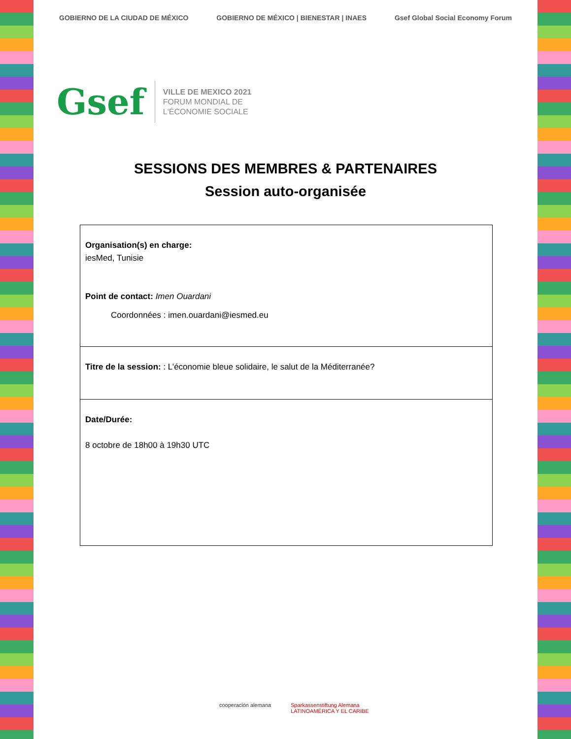GOBIERNO DE LA CIUDAD DE MÉXICO GOBIERNO DE MÉXICO | BIENESTAR | INAES Gsef Global Social Economy Forum
Gsef
VILLE DE MEXICO 2021
FORUM MONDIAL DE
L'ÉCONOMIE SOCIALE
SESSIONS DES MEMBRES & PARTENAIRES
Session auto-organisée
| Organisation(s) en charge: iesMed, Tunisie Point de contact: Imen Ouardani Coordonnées : imen.ouardani@iesmed.eu |
| Titre de la session: : L’économie bleue solidaire, le salut de la Méditerranée? |
| Date/Durée: 8 octobre de 18h00 à 19h30 UTC |
cooperación alemana Sparkassenstiftung Alemana
LATINOAMÉRICA Y EL CARIBE